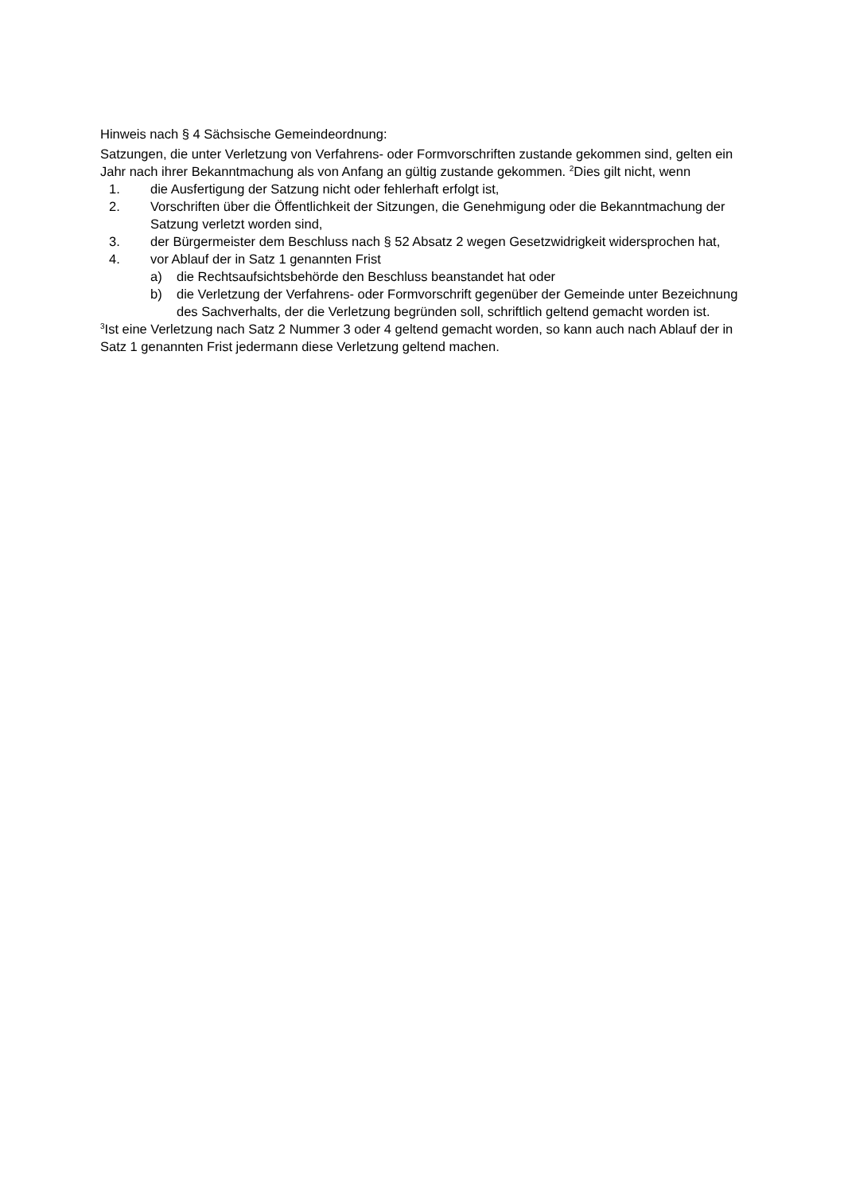Hinweis nach § 4 Sächsische Gemeindeordnung:
Satzungen, die unter Verletzung von Verfahrens- oder Formvorschriften zustande gekommen sind, gelten ein Jahr nach ihrer Bekanntmachung als von Anfang an gültig zustande gekommen. <sup>2</sup>Dies gilt nicht, wenn
1. die Ausfertigung der Satzung nicht oder fehlerhaft erfolgt ist,
2. Vorschriften über die Öffentlichkeit der Sitzungen, die Genehmigung oder die Bekanntmachung der Satzung verletzt worden sind,
3. der Bürgermeister dem Beschluss nach § 52 Absatz 2 wegen Gesetzwidrigkeit widersprochen hat,
4. vor Ablauf der in Satz 1 genannten Frist
a) die Rechtsaufsichtsbehörde den Beschluss beanstandet hat oder
b) die Verletzung der Verfahrens- oder Formvorschrift gegenüber der Gemeinde unter Bezeichnung des Sachverhalts, der die Verletzung begründen soll, schriftlich geltend gemacht worden ist.
<sup>3</sup> Ist eine Verletzung nach Satz 2 Nummer 3 oder 4 geltend gemacht worden, so kann auch nach Ablauf der in Satz 1 genannten Frist jedermann diese Verletzung geltend machen.